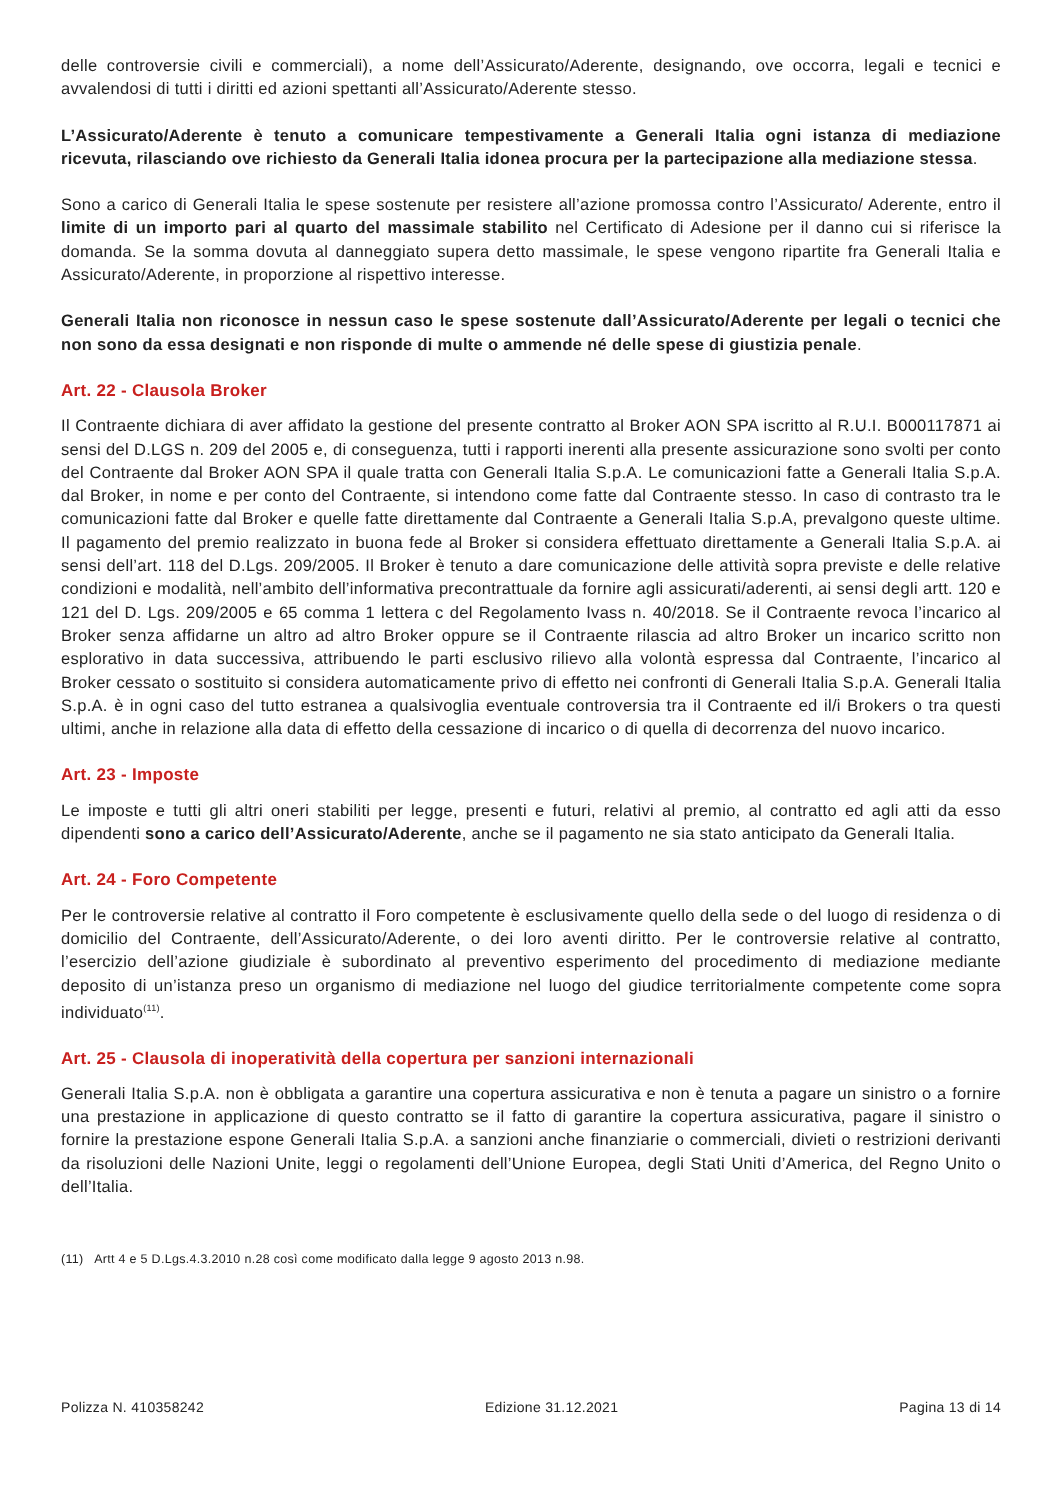delle controversie civili e commerciali), a nome dell’Assicurato/Aderente, designando, ove occorra, legali e tecnici e avvalendosi di tutti i diritti ed azioni spettanti all’Assicurato/Aderente stesso.
L’Assicurato/Aderente è tenuto a comunicare tempestivamente a Generali Italia ogni istanza di mediazione ricevuta, rilasciando ove richiesto da Generali Italia idonea procura per la partecipazione alla mediazione stessa.
Sono a carico di Generali Italia le spese sostenute per resistere all’azione promossa contro l’Assicurato/ Aderente, entro il limite di un importo pari al quarto del massimale stabilito nel Certificato di Adesione per il danno cui si riferisce la domanda. Se la somma dovuta al danneggiato supera detto massimale, le spese vengono ripartite fra Generali Italia e Assicurato/Aderente, in proporzione al rispettivo interesse.
Generali Italia non riconosce in nessun caso le spese sostenute dall’Assicurato/Aderente per legali o tecnici che non sono da essa designati e non risponde di multe o ammende né delle spese di giustizia penale.
Art. 22 - Clausola Broker
Il Contraente dichiara di aver affidato la gestione del presente contratto al Broker AON SPA iscritto al R.U.I. B000117871 ai sensi del D.LGS n. 209 del 2005 e, di conseguenza, tutti i rapporti inerenti alla presente assicurazione sono svolti per conto del Contraente dal Broker AON SPA il quale tratta con Generali Italia S.p.A. Le comunicazioni fatte a Generali Italia S.p.A. dal Broker, in nome e per conto del Contraente, si intendono come fatte dal Contraente stesso. In caso di contrasto tra le comunicazioni fatte dal Broker e quelle fatte direttamente dal Contraente a Generali Italia S.p.A, prevalgono queste ultime. Il pagamento del premio realizzato in buona fede al Broker si considera effettuato direttamente a Generali Italia S.p.A. ai sensi dell’art. 118 del D.Lgs. 209/2005. Il Broker è tenuto a dare comunicazione delle attività sopra previste e delle relative condizioni e modalità, nell’ambito dell’informativa precontrattuale da fornire agli assicurati/aderenti, ai sensi degli artt. 120 e 121 del D. Lgs. 209/2005 e 65 comma 1 lettera c del Regolamento Ivass n. 40/2018. Se il Contraente revoca l’incarico al Broker senza affidarne un altro ad altro Broker oppure se il Contraente rilascia ad altro Broker un incarico scritto non esplorativo in data successiva, attribuendo le parti esclusivo rilievo alla volontà espressa dal Contraente, l’incarico al Broker cessato o sostituito si considera automaticamente privo di effetto nei confronti di Generali Italia S.p.A. Generali Italia S.p.A. è in ogni caso del tutto estranea a qualsivoglia eventuale controversia tra il Contraente ed il/i Brokers o tra questi ultimi, anche in relazione alla data di effetto della cessazione di incarico o di quella di decorrenza del nuovo incarico.
Art. 23 - Imposte
Le imposte e tutti gli altri oneri stabiliti per legge, presenti e futuri, relativi al premio, al contratto ed agli atti da esso dipendenti sono a carico dell’Assicurato/Aderente, anche se il pagamento ne sia stato anticipato da Generali Italia.
Art. 24 - Foro Competente
Per le controversie relative al contratto il Foro competente è esclusivamente quello della sede o del luogo di residenza o di domicilio del Contraente, dell’Assicurato/Aderente, o dei loro aventi diritto. Per le controversie relative al contratto, l’esercizio dell’azione giudiziale è subordinato al preventivo esperimento del procedimento di mediazione mediante deposito di un’istanza preso un organismo di mediazione nel luogo del giudice territorialmente competente come sopra individuato<sup>(11)</sup>.
Art. 25 - Clausola di inoperatività della copertura per sanzioni internazionali
Generali Italia S.p.A. non è obbligata a garantire una copertura assicurativa e non è tenuta a pagare un sinistro o a fornire una prestazione in applicazione di questo contratto se il fatto di garantire la copertura assicurativa, pagare il sinistro o fornire la prestazione espone Generali Italia S.p.A. a sanzioni anche finanziarie o commerciali, divieti o restrizioni derivanti da risoluzioni delle Nazioni Unite, leggi o regolamenti dell’Unione Europea, degli Stati Uniti d’America, del Regno Unito o dell’Italia.
(11) Artt 4 e 5 D.Lgs.4.3.2010 n.28 così come modificato dalla legge 9 agosto 2013 n.98.
Polizza N. 410358242 Edizione 31.12.2021 Pagina 13 di 14